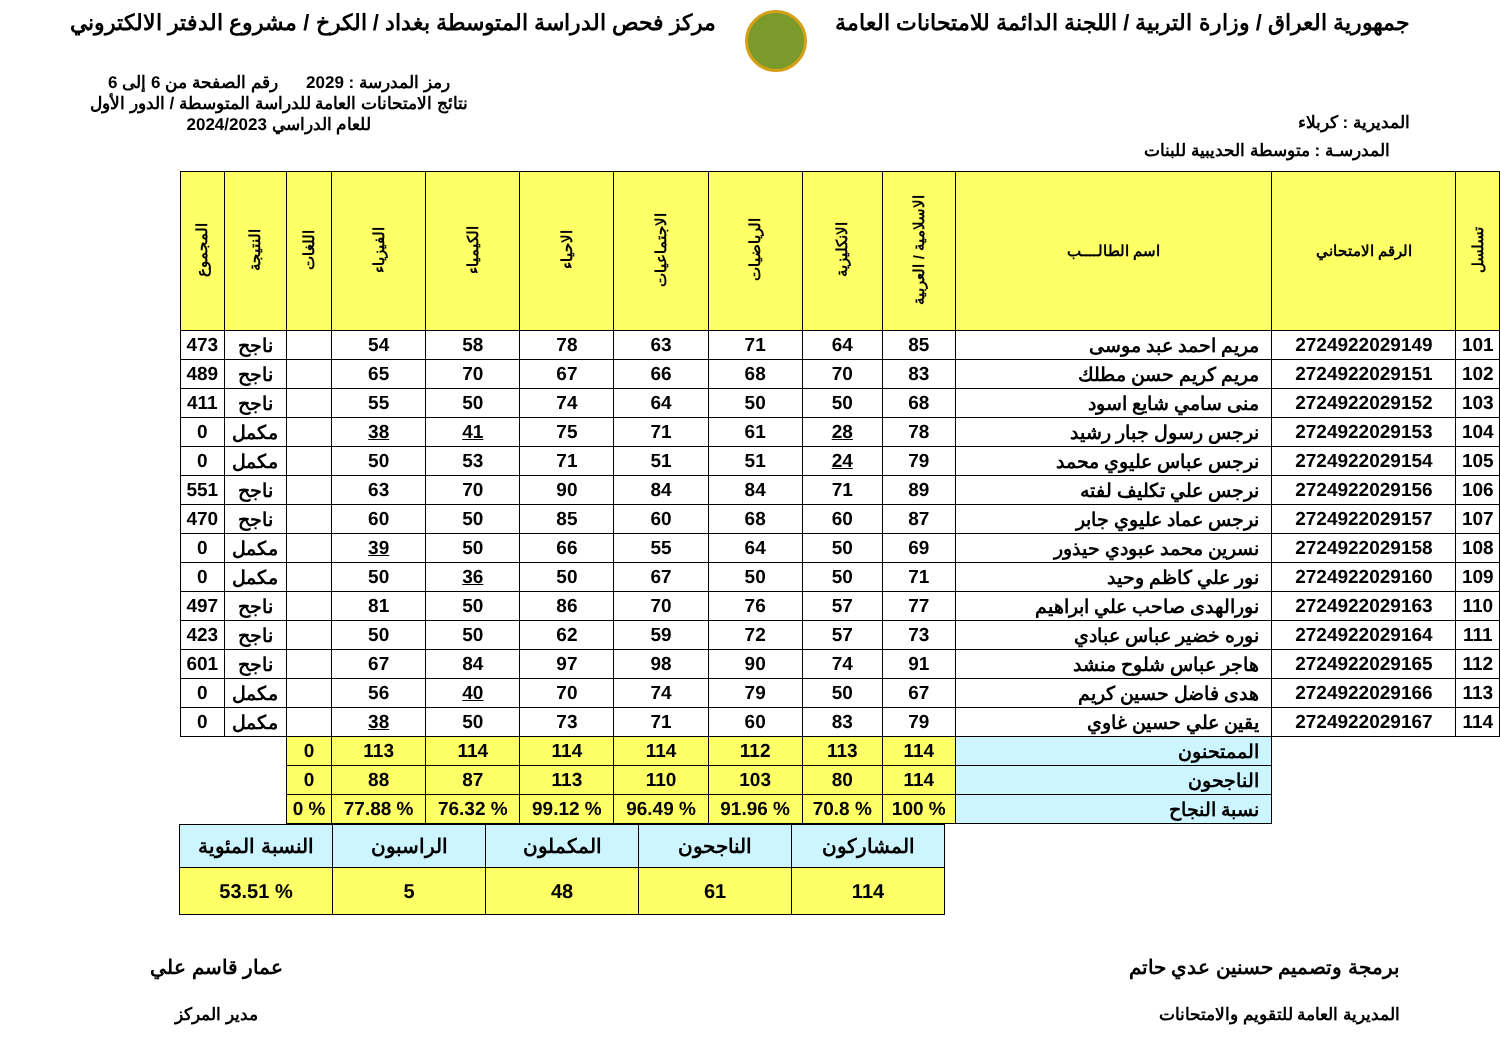جمهورية العراق / وزارة التربية / اللجنة الدائمة للامتحانات العامة
مركز فحص الدراسة المتوسطة بغداد / الكرخ / مشروع الدفتر الالكتروني
المديرية : كربلاء
رمز المدرسة : 2029 رقم الصفحة من 6 إلى 6
نتائج الامتحانات العامة للدراسة المتوسطة / الدور الأول
للعام الدراسي 2024/2023
المدرسـة : متوسطة الحديبية للبنات
| تسلسل | الرقم الامتحاني | اسم الطالــــب | الاسلامية / العربية | الانكليزية | الرياضيات | الاجتماعيات | الاحياء | الكيمياء | الفيزياء | اللغات | النتيجة | المجموع |
| --- | --- | --- | --- | --- | --- | --- | --- | --- | --- | --- | --- | --- |
| 101 | 2724922029149 | مريم احمد عبد موسى | 85 | 64 | 71 | 63 | 78 | 58 | 54 | | ناجح | 473 |
| 102 | 2724922029151 | مريم كريم حسن مطلك | 83 | 70 | 68 | 66 | 67 | 70 | 65 | | ناجح | 489 |
| 103 | 2724922029152 | منى سامي شايع اسود | 68 | 50 | 50 | 64 | 74 | 50 | 55 | | ناجح | 411 |
| 104 | 2724922029153 | نرجس رسول جبار رشيد | 78 | 28 | 61 | 71 | 75 | 41 | 38 | | مكمل | 0 |
| 105 | 2724922029154 | نرجس عباس عليوي محمد | 79 | 24 | 51 | 51 | 71 | 53 | 50 | | مكمل | 0 |
| 106 | 2724922029156 | نرجس علي تكليف لفته | 89 | 71 | 84 | 84 | 90 | 70 | 63 | | ناجح | 551 |
| 107 | 2724922029157 | نرجس عماد عليوي جابر | 87 | 60 | 68 | 60 | 85 | 50 | 60 | | ناجح | 470 |
| 108 | 2724922029158 | نسرين محمد عبودي حيذور | 69 | 50 | 64 | 55 | 66 | 50 | 39 | | مكمل | 0 |
| 109 | 2724922029160 | نور علي كاظم وحيد | 71 | 50 | 50 | 67 | 50 | 36 | 50 | | مكمل | 0 |
| 110 | 2724922029163 | نورالهدى صاحب علي ابراهيم | 77 | 57 | 76 | 70 | 86 | 50 | 81 | | ناجح | 497 |
| 111 | 2724922029164 | نوره خضير عباس عبادي | 73 | 57 | 72 | 59 | 62 | 50 | 50 | | ناجح | 423 |
| 112 | 2724922029165 | هاجر عباس شلوح منشد | 91 | 74 | 90 | 98 | 97 | 84 | 67 | | ناجح | 601 |
| 113 | 2724922029166 | هدى فاضل حسين كريم | 67 | 50 | 79 | 74 | 70 | 40 | 56 | | مكمل | 0 |
| 114 | 2724922029167 | يقين علي حسين غاوي | 79 | 83 | 60 | 71 | 73 | 50 | 38 | | مكمل | 0 |
| | | الممتحنون | 114 | 113 | 112 | 114 | 114 | 114 | 113 | 0 | | |
| | | الناجحون | 114 | 80 | 103 | 110 | 113 | 87 | 88 | 0 | | |
| | | نسبة النجاح | % 100 | % 70.8 | % 91.96 | % 96.49 | % 99.12 | % 76.32 | % 77.88 | % 0 | | |
| المشاركون | الناجحون | المكملون | الراسبون | النسبة المئوية |
| 114 | 61 | 48 | 5 | % 53.51 |
برمجة وتصميم حسنين عدي حاتم
المديرية العامة للتقويم والامتحانات
عمار قاسم علي
مدير المركز